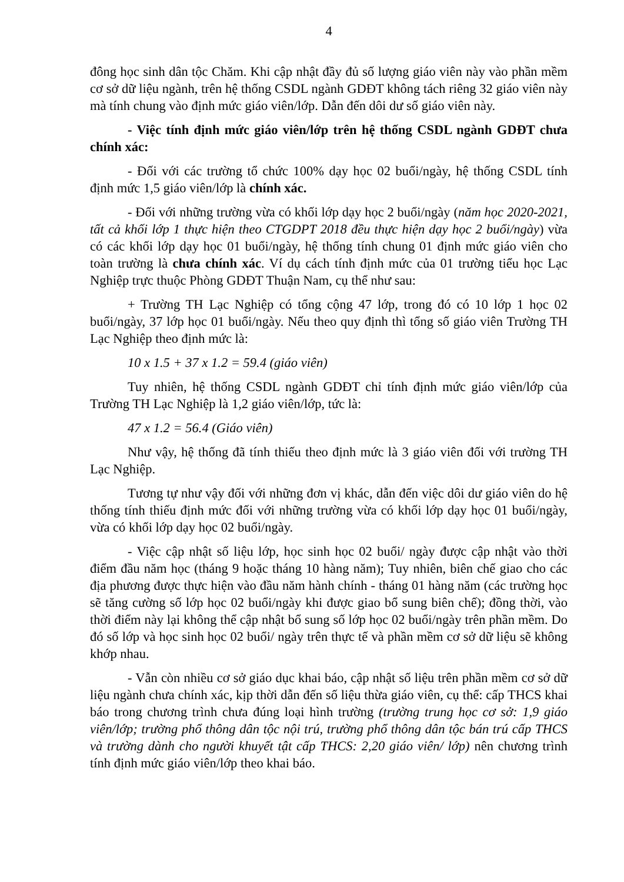4
đông học sinh dân tộc Chăm. Khi cập nhật đầy đủ số lượng giáo viên này vào phần mềm cơ sở dữ liệu ngành, trên hệ thống CSDL ngành GDĐT không tách riêng 32 giáo viên này mà tính chung vào định mức giáo viên/lớp. Dẫn đến dôi dư số giáo viên này.
- Việc tính định mức giáo viên/lớp trên hệ thống CSDL ngành GDĐT chưa chính xác:
- Đối với các trường tổ chức 100% dạy học 02 buổi/ngày, hệ thống CSDL tính định mức 1,5 giáo viên/lớp là chính xác.
- Đối với những trường vừa có khối lớp dạy học 2 buổi/ngày (năm học 2020-2021, tất cả khối lớp 1 thực hiện theo CTGDPT 2018 đều thực hiện dạy học 2 buổi/ngày) vừa có các khối lớp dạy học 01 buổi/ngày, hệ thống tính chung 01 định mức giáo viên cho toàn trường là chưa chính xác. Ví dụ cách tính định mức của 01 trường tiểu học Lạc Nghiệp trực thuộc Phòng GDĐT Thuận Nam, cụ thể như sau:
+ Trường TH Lạc Nghiệp có tổng cộng 47 lớp, trong đó có 10 lớp 1 học 02 buổi/ngày, 37 lớp học 01 buổi/ngày. Nếu theo quy định thì tổng số giáo viên Trường TH Lạc Nghiệp theo định mức là:
10 x 1.5 + 37 x 1.2 = 59.4 (giáo viên)
Tuy nhiên, hệ thống CSDL ngành GDĐT chỉ tính định mức giáo viên/lớp của Trường TH Lạc Nghiệp là 1,2 giáo viên/lớp, tức là:
47 x 1.2 = 56.4 (Giáo viên)
Như vậy, hệ thống đã tính thiếu theo định mức là 3 giáo viên đối với trường TH Lạc Nghiệp.
Tương tự như vậy đối với những đơn vị khác, dẫn đến việc dôi dư giáo viên do hệ thống tính thiếu định mức đối với những trường vừa có khối lớp dạy học 01 buổi/ngày, vừa có khối lớp dạy học 02 buổi/ngày.
- Việc cập nhật số liệu lớp, học sinh học 02 buổi/ ngày được cập nhật vào thời điểm đầu năm học (tháng 9 hoặc tháng 10 hàng năm); Tuy nhiên, biên chế giao cho các địa phương được thực hiện vào đầu năm hành chính - tháng 01 hàng năm (các trường học sẽ tăng cường số lớp học 02 buổi/ngày khi được giao bổ sung biên chế); đồng thời, vào thời điểm này lại không thể cập nhật bổ sung số lớp học 02 buổi/ngày trên phần mềm. Do đó số lớp và học sinh học 02 buổi/ ngày trên thực tế và phần mềm cơ sở dữ liệu sẽ không khớp nhau.
- Vẫn còn nhiều cơ sở giáo dục khai báo, cập nhật số liệu trên phần mềm cơ sở dữ liệu ngành chưa chính xác, kịp thời dẫn đến số liệu thừa giáo viên, cụ thể: cấp THCS khai báo trong chương trình chưa đúng loại hình trường (trường trung học cơ sở: 1,9 giáo viên/lớp; trường phổ thông dân tộc nội trú, trường phổ thông dân tộc bán trú cấp THCS và trường dành cho người khuyết tật cấp THCS: 2,20 giáo viên/ lớp) nên chương trình tính định mức giáo viên/lớp theo khai báo.